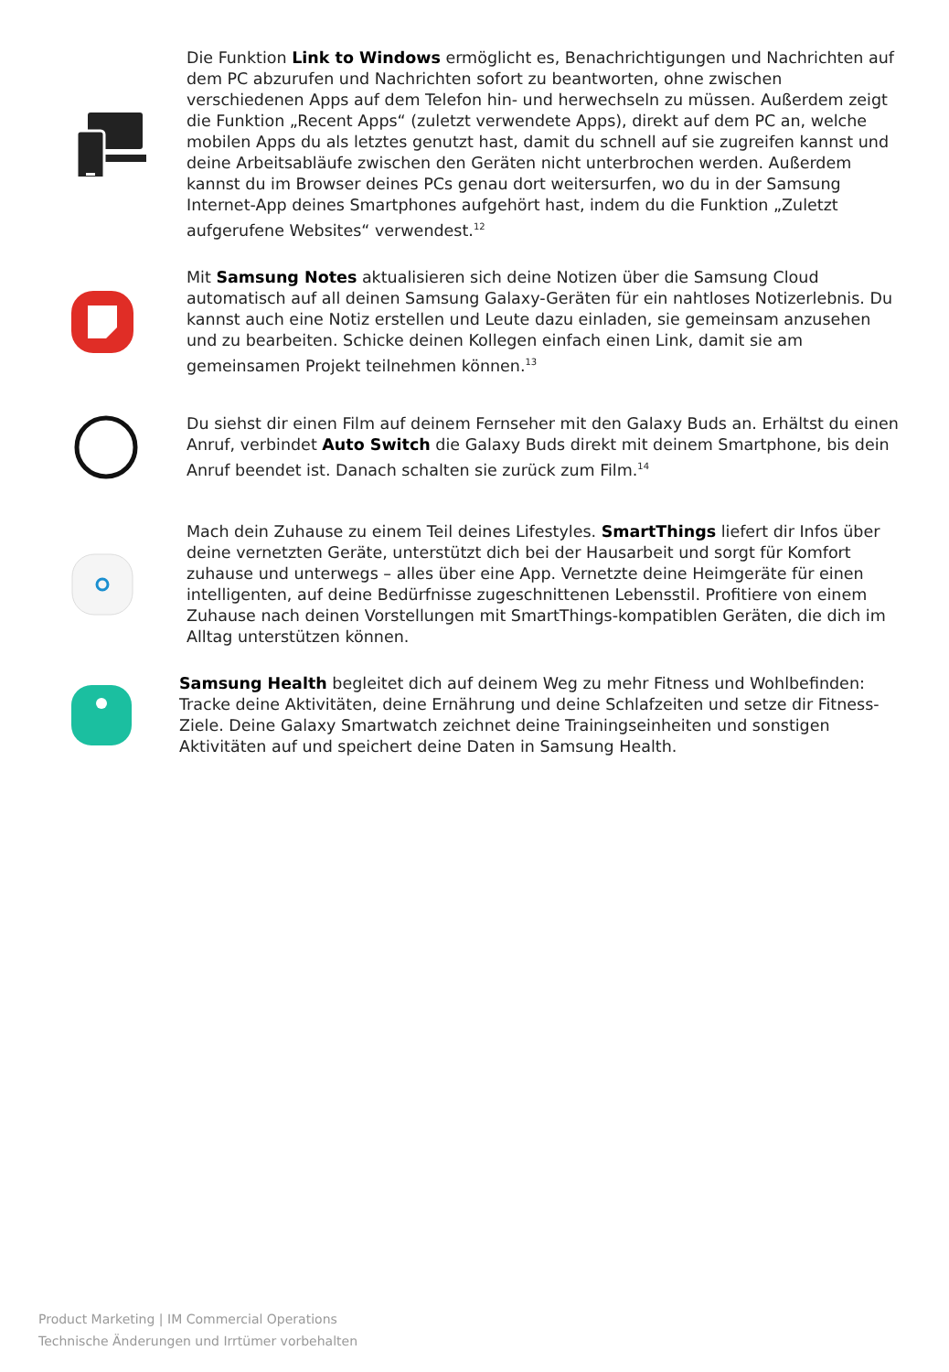Die Funktion Link to Windows ermöglicht es, Benachrichtigungen und Nachrichten auf dem PC abzurufen und Nachrichten sofort zu beantworten, ohne zwischen verschiedenen Apps auf dem Telefon hin- und herwechseln zu müssen. Außerdem zeigt die Funktion „Recent Apps“ (zuletzt verwendete Apps), direkt auf dem PC an, welche mobilen Apps du als letztes genutzt hast, damit du schnell auf sie zugreifen kannst und deine Arbeitsabläufe zwischen den Geräten nicht unterbrochen werden. Außerdem kannst du im Browser deines PCs genau dort weitersurfen, wo du in der Samsung Internet-App deines Smartphones aufgehört hast, indem du die Funktion „Zuletzt aufgerufene Websites“ verwendest.<sup>12</sup>
Mit Samsung Notes aktualisieren sich deine Notizen über die Samsung Cloud automatisch auf all deinen Samsung Galaxy-Geräten für ein nahtloses Notizerlebnis. Du kannst auch eine Notiz erstellen und Leute dazu einladen, sie gemeinsam anzusehen und zu bearbeiten. Schicke deinen Kollegen einfach einen Link, damit sie am gemeinsamen Projekt teilnehmen können.<sup>13</sup>
Du siehst dir einen Film auf deinem Fernseher mit den Galaxy Buds an. Erhältst du einen Anruf, verbindet Auto Switch die Galaxy Buds direkt mit deinem Smartphone, bis dein Anruf beendet ist. Danach schalten sie zurück zum Film.<sup>14</sup>
Mach dein Zuhause zu einem Teil deines Lifestyles. SmartThings liefert dir Infos über deine vernetzten Geräte, unterstützt dich bei der Hausarbeit und sorgt für Komfort zuhause und unterwegs – alles über eine App. Vernetzte deine Heimgeräte für einen intelligenten, auf deine Bedürfnisse zugeschnittenen Lebensstil. Profitiere von einem Zuhause nach deinen Vorstellungen mit SmartThings-kompatiblen Geräten, die dich im Alltag unterstützen können.
Samsung Health begleitet dich auf deinem Weg zu mehr Fitness und Wohlbefinden: Tracke deine Aktivitäten, deine Ernährung und deine Schlafzeiten und setze dir Fitness-Ziele. Deine Galaxy Smartwatch zeichnet deine Trainingseinheiten und sonstigen Aktivitäten auf und speichert deine Daten in Samsung Health.
Product Marketing | IM Commercial Operations
Technische Änderungen und Irrtümer vorbehalten